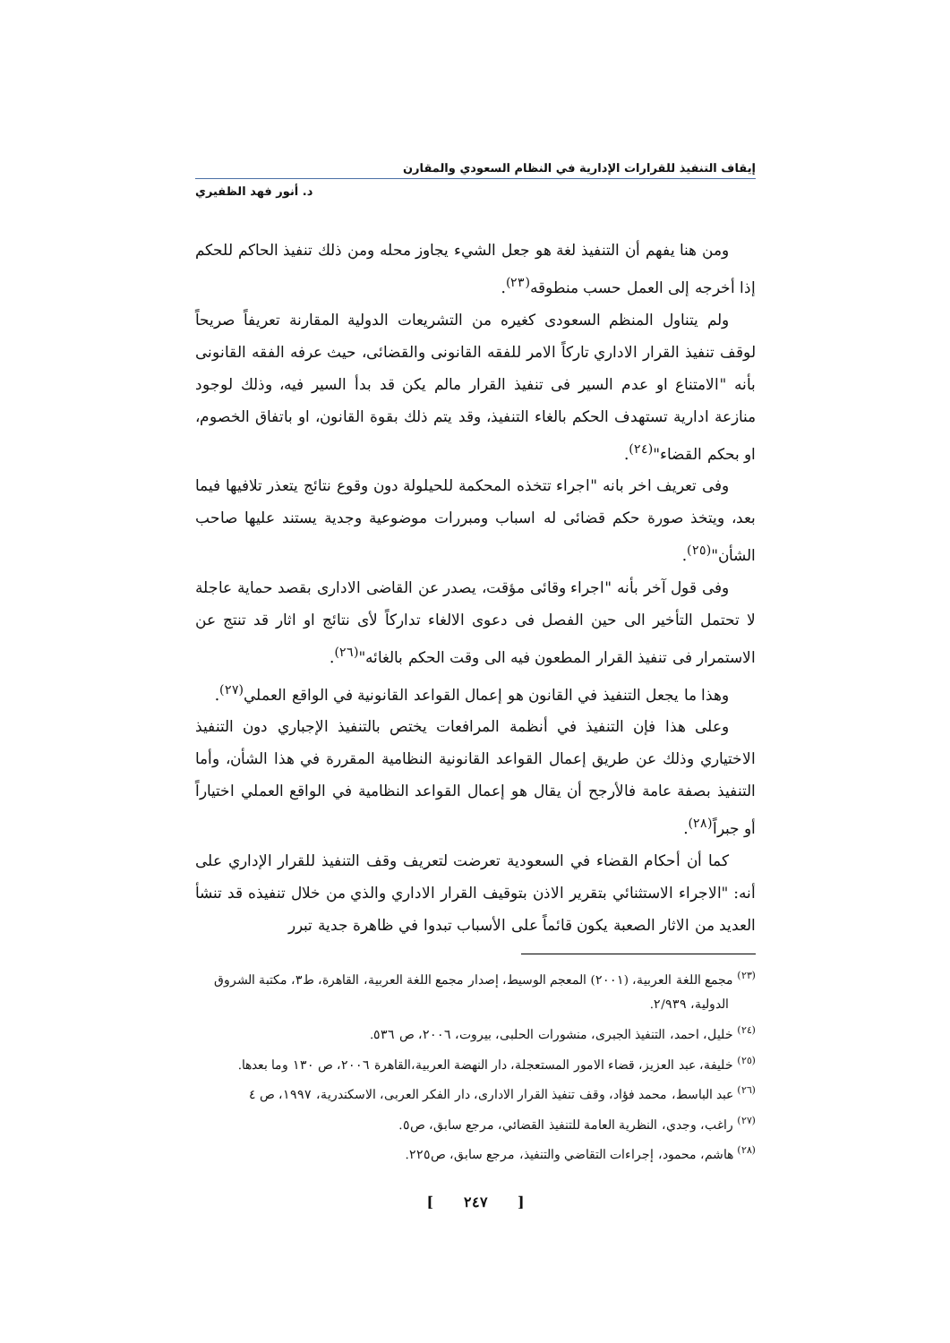إيقاف التنفيذ للقرارات الإدارية في النظام السعودي والمقارن
د. أنور فهد الظفيري
ومن هنا يفهم أن التنفيذ لغة هو جعل الشيء يجاوز محله ومن ذلك تنفيذ الحاكم للحكم إذا أخرجه إلى العمل حسب منطوقه<sup>(٢٣)</sup>.
ولم يتناول المنظم السعودى كغيره من التشريعات الدولية المقارنة تعريفاً صريحاً لوقف تنفيذ القرار الاداري تاركاً الامر للفقه القانونى والقضائى، حيث عرفه الفقه القانونى بأنه "الامتناع او عدم السير فى تنفيذ القرار مالم يكن قد بدأ السير فيه، وذلك لوجود منازعة ادارية تستهدف الحكم بالغاء التنفيذ، وقد يتم ذلك بقوة القانون، او باتفاق الخصوم، او بحكم القضاء"<sup>(٢٤)</sup>.
وفى تعريف اخر بانه "اجراء تتخذه المحكمة للحيلولة دون وقوع نتائج يتعذر تلافيها فيما بعد، ويتخذ صورة حكم قضائى له اسباب ومبررات موضوعية وجدية يستند عليها صاحب الشأن"<sup>(٢٥)</sup>.
وفى قول آخر بأنه "اجراء وقائى مؤقت، يصدر عن القاضى الادارى بقصد حماية عاجلة لا تحتمل التأخير الى حين الفصل فى دعوى الالغاء تداركاً لأى نتائج او اثار قد تنتج عن الاستمرار فى تنفيذ القرار المطعون فيه الى وقت الحكم بالغائه"<sup>(٢٦)</sup>.
وهذا ما يجعل التنفيذ في القانون هو إعمال القواعد القانونية في الواقع العملي<sup>(٢٧)</sup>.
وعلى هذا فإن التنفيذ في أنظمة المرافعات يختص بالتنفيذ الإجباري دون التنفيذ الاختياري وذلك عن طريق إعمال القواعد القانونية النظامية المقررة في هذا الشأن، وأما التنفيذ بصفة عامة فالأرجح أن يقال هو إعمال القواعد النظامية في الواقع العملي اختياراً أو جبراً<sup>(٢٨)</sup>.
كما أن أحكام القضاء في السعودية تعرضت لتعريف وقف التنفيذ للقرار الإداري على أنه: "الاجراء الاستثنائي بتقرير الاذن بتوقيف القرار الاداري والذي من خلال تنفيذه قد تنشأ العديد من الاثار الصعبة يكون قائماً على الأسباب تبدوا في ظاهرة جدية تبرر
<sup>(٢٣)</sup> مجمع اللغة العربية، (٢٠٠١) المعجم الوسيط، إصدار مجمع اللغة العربية، القاهرة، ط٣، مكتبة الشروق الدولية، ٢/٩٣٩.
<sup>(٢٤)</sup> خليل، احمد، التنفيذ الجبرى، منشورات الحلبى، بيروت، ٢٠٠٦، ص ٥٣٦.
<sup>(٢٥)</sup> خليفة، عبد العزيز، قضاء الامور المستعجلة، دار النهضة العربية،القاهرة ٢٠٠٦، ص ١٣٠ وما بعدها.
<sup>(٢٦)</sup> عبد الباسط، محمد فؤاد، وقف تنفيذ القرار الادارى، دار الفكر العربى، الاسكندرية، ١٩٩٧، ص ٤
<sup>(٢٧)</sup> راغب، وجدي، النظرية العامة للتنفيذ القضائي، مرجع سابق، ص٥.
<sup>(٢٨)</sup> هاشم، محمود، إجراءات التقاضي والتنفيذ، مرجع سابق، ص٢٢٥.
[ ٢٤٧ ]